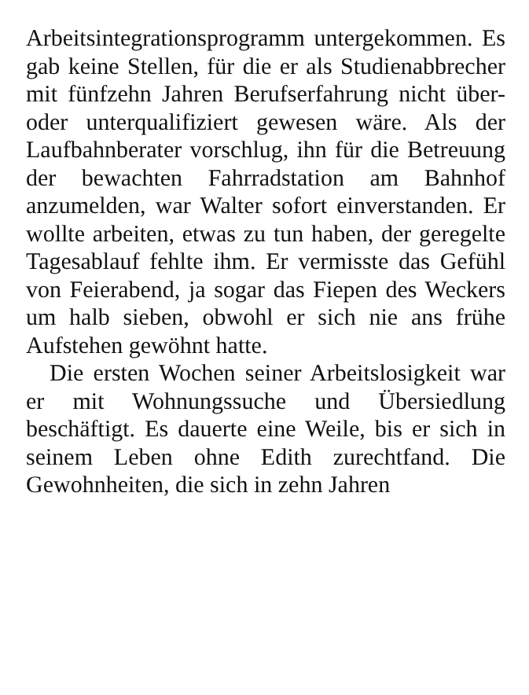Arbeitsintegrationsprogramm untergekommen. Es gab keine Stellen, für die er als Studienabbrecher mit fünfzehn Jahren Berufserfahrung nicht über- oder unterqualifiziert gewesen wäre. Als der Laufbahnberater vorschlug, ihn für die Betreuung der bewachten Fahrradstation am Bahnhof anzumelden, war Walter sofort einverstanden. Er wollte arbeiten, etwas zu tun haben, der geregelte Tagesablauf fehlte ihm. Er vermisste das Gefühl von Feierabend, ja sogar das Fiepen des Weckers um halb sieben, obwohl er sich nie ans frühe Aufstehen gewöhnt hatte.
Die ersten Wochen seiner Arbeitslosigkeit war er mit Wohnungssuche und Übersiedlung beschäftigt. Es dauerte eine Weile, bis er sich in seinem Leben ohne Edith zurechtfand. Die Gewohnheiten, die sich in zehn Jahren